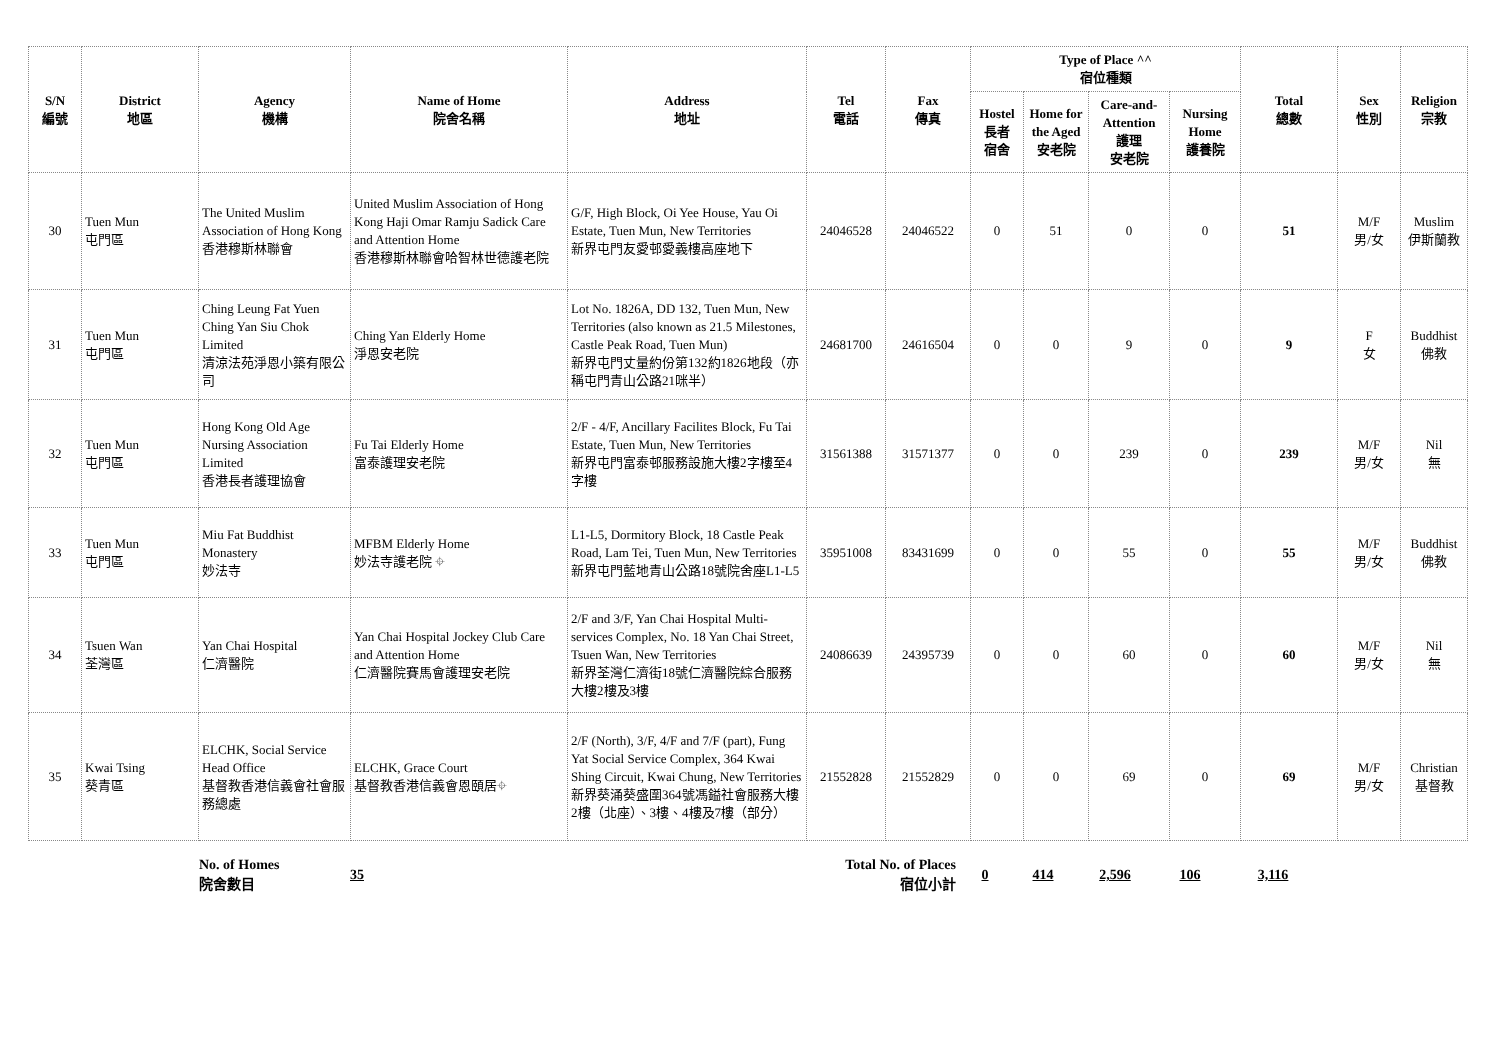| S/N 編號 | District 地區 | Agency 機構 | Name of Home 院舍名稱 | Address 地址 | Tel 電話 | Fax 傳真 | Type of Place ^^ 宿位種類 | | | | Total 總數 | Sex 性別 | Religion 宗教 |
| --- | --- | --- | --- | --- | --- | --- | --- | --- | --- | --- | --- | --- | --- |
| | | | | | | | Hostel 長者 宿舍 | Home for the Aged 安老院 | Care-and-Attention 護理 安老院 | Nursing Home 護養院 | | | |
| 30 | Tuen Mun 屯門區 | The United Muslim Association of Hong Kong 香港穆斯林聯會 | United Muslim Association of Hong Kong Haji Omar Ramju Sadick Care and Attention Home 香港穆斯林聯會哈智林世德護老院 | G/F, High Block, Oi Yee House, Yau Oi Estate, Tuen Mun, New Territories 新界屯門友愛邨愛義樓高座地下 | 24046528 | 24046522 | 0 | 51 | 0 | 0 | 51 | M/F 男/女 | Muslim 伊斯蘭教 |
| 31 | Tuen Mun 屯門區 | Ching Leung Fat Yuen Ching Yan Siu Chok Limited 清涼法苑淨恩小築有限公司 | Ching Yan Elderly Home 淨恩安老院 | Lot No. 1826A, DD 132, Tuen Mun, New Territories (also known as 21.5 Milestones, Castle Peak Road, Tuen Mun) 新界屯門丈量約份第132約1826地段（亦稱屯門青山公路21咪半） | 24681700 | 24616504 | 0 | 0 | 9 | 0 | 9 | F 女 | Buddhist 佛教 |
| 32 | Tuen Mun 屯門區 | Hong Kong Old Age Nursing Association Limited 香港長者護理協會 | Fu Tai Elderly Home 富泰護理安老院 | 2/F - 4/F, Ancillary Facilites Block, Fu Tai Estate, Tuen Mun, New Territories 新界屯門富泰邨服務設施大樓2字樓至4字樓 | 31561388 | 31571377 | 0 | 0 | 239 | 0 | 239 | M/F 男/女 | Nil 無 |
| 33 | Tuen Mun 屯門區 | Miu Fat Buddhist Monastery 妙法寺 | MFBM Elderly Home 妙法寺護老院 ⌖ | L1-L5, Dormitory Block, 18 Castle Peak Road, Lam Tei, Tuen Mun, New Territories 新界屯門藍地青山公路18號院舍座L1-L5 | 35951008 | 83431699 | 0 | 0 | 55 | 0 | 55 | M/F 男/女 | Buddhist 佛教 |
| 34 | Tsuen Wan 荃灣區 | Yan Chai Hospital 仁濟醫院 | Yan Chai Hospital Jockey Club Care and Attention Home 仁濟醫院賽馬會護理安老院 | 2/F and 3/F, Yan Chai Hospital Multi-services Complex, No. 18 Yan Chai Street, Tsuen Wan, New Territories 新界荃灣仁濟街18號仁濟醫院綜合服務大樓2樓及3樓 | 24086639 | 24395739 | 0 | 0 | 60 | 0 | 60 | M/F 男/女 | Nil 無 |
| 35 | Kwai Tsing 葵青區 | ELCHK, Social Service Head Office 基督教香港信義會社會服務總處 | ELCHK, Grace Court 基督教香港信義會恩頤居⌖ | 2/F (North), 3/F, 4/F and 7/F (part), Fung Yat Social Service Complex, 364 Kwai Shing Circuit, Kwai Chung, New Territories 新界葵涌葵盛圍364號馮鎰社會服務大樓2樓（北座）、3樓、4樓及7樓（部分） | 21552828 | 21552829 | 0 | 0 | 69 | 0 | 69 | M/F 男/女 | Christian 基督教 |
| | No. of Homes 院舍數目 | 35 | Total No. of Places 宿位小計 | 0 | 414 | 2,596 | 106 | 3,116 | |